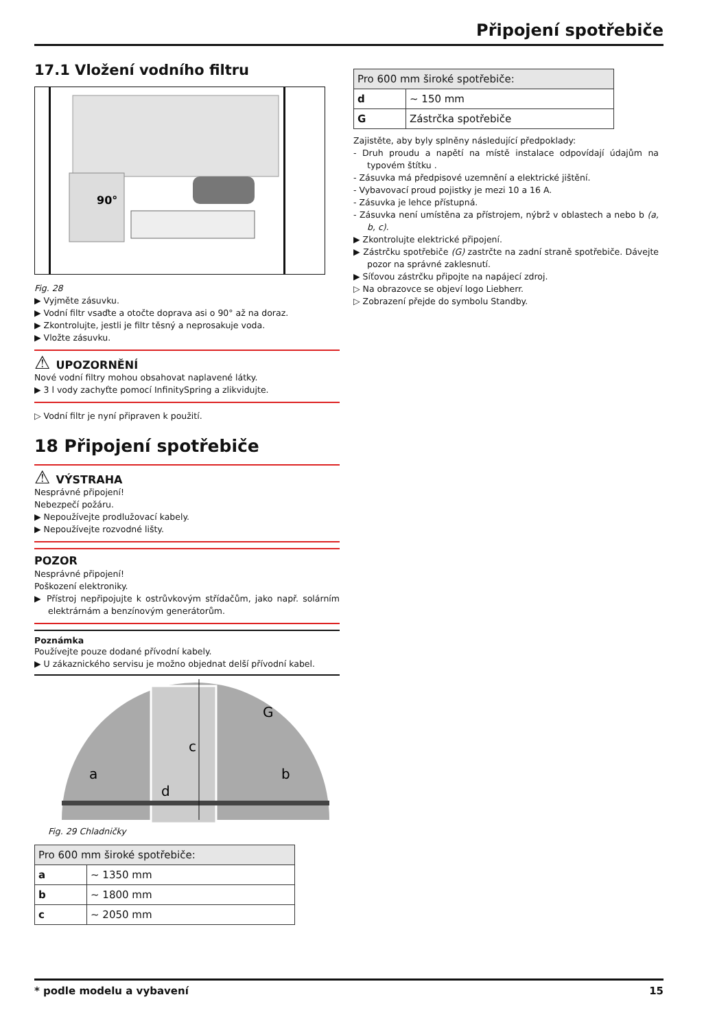Připojení spotřebiče
17.1 Vložení vodního filtru
90°
Fig. 28
▶ Vyjměte zásuvku.
▶ Vodní filtr vsaďte a otočte doprava asi o 90° až na doraz.
▶ Zkontrolujte, jestli je filtr těsný a neprosakuje voda.
▶ Vložte zásuvku.
⚠ UPOZORNĚNÍ
Nové vodní filtry mohou obsahovat naplavené látky.
▶ 3 l vody zachyťte pomocí InfinitySpring a zlikvidujte.
▷ Vodní filtr je nyní připraven k použití.
18 Připojení spotřebiče
⚠ VÝSTRAHA
Nesprávné připojení!
Nebezpečí požáru.
▶ Nepoužívejte prodlužovací kabely.
▶ Nepoužívejte rozvodné lišty.
POZOR
Nesprávné připojení!
Poškození elektroniky.
▶ Přístroj nepřipojujte k ostrůvkovým střídačům, jako např. solárním elektrárnám a benzínovým generátorům.
Poznámka
Používejte pouze dodané přívodní kabely.
▶ U zákaznického servisu je možno objednat delší přívodní kabel.
a
b
c
d
G
Fig. 29 Chladničky
| Pro 600 mm široké spotřebiče: | |
| a | ~ 1350 mm |
| b | ~ 1800 mm |
| c | ~ 2050 mm |
| Pro 600 mm široké spotřebiče: | |
| d | ~ 150 mm |
| G | Zástrčka spotřebiče |
Zajistěte, aby byly splněny následující předpoklady:
- Druh proudu a napětí na místě instalace odpovídají údajům na typovém štítku .
- Zásuvka má předpisové uzemnění a elektrické jištění.
- Vybavovací proud pojistky je mezi 10 a 16 A.
- Zásuvka je lehce přístupná.
- Zásuvka není umístěna za přístrojem, nýbrž v oblastech a nebo b (a, b, c).
▶ Zkontrolujte elektrické připojení.
▶ Zástrčku spotřebiče (G) zastrčte na zadní straně spotřebiče. Dávejte pozor na správné zaklesnutí.
▶ Síťovou zástrčku připojte na napájecí zdroj.
▷ Na obrazovce se objeví logo Liebherr.
▷ Zobrazení přejde do symbolu Standby.
* podle modelu a vybavení 15